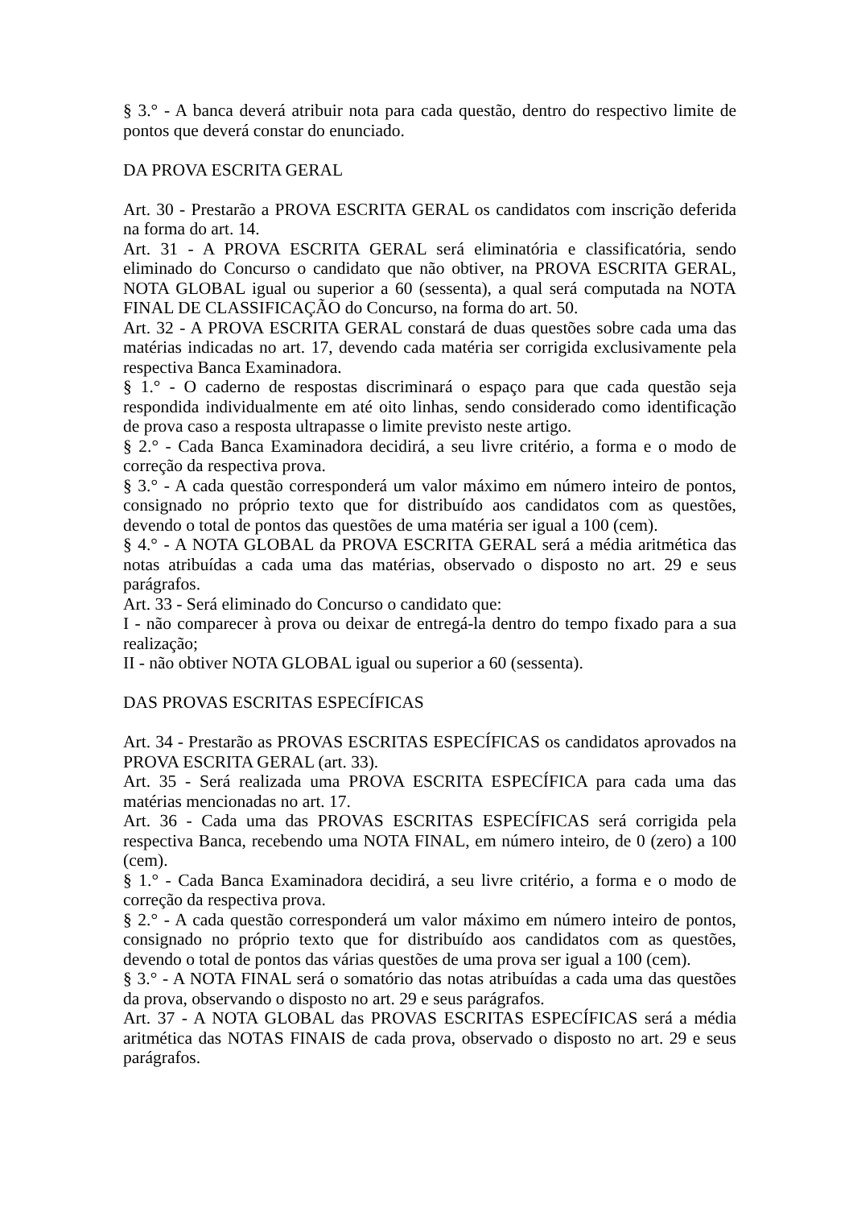§ 3.° - A banca deverá atribuir nota para cada questão, dentro do respectivo limite de pontos que deverá constar do enunciado.
DA PROVA ESCRITA GERAL
Art. 30 - Prestarão a PROVA ESCRITA GERAL os candidatos com inscrição deferida na forma do art. 14.
Art. 31 - A PROVA ESCRITA GERAL será eliminatória e classificatória, sendo eliminado do Concurso o candidato que não obtiver, na PROVA ESCRITA GERAL, NOTA GLOBAL igual ou superior a 60 (sessenta), a qual será computada na NOTA FINAL DE CLASSIFICAÇÃO do Concurso, na forma do art. 50.
Art. 32 - A PROVA ESCRITA GERAL constará de duas questões sobre cada uma das matérias indicadas no art. 17, devendo cada matéria ser corrigida exclusivamente pela respectiva Banca Examinadora.
§ 1.° - O caderno de respostas discriminará o espaço para que cada questão seja respondida individualmente em até oito linhas, sendo considerado como identificação de prova caso a resposta ultrapasse o limite previsto neste artigo.
§ 2.° - Cada Banca Examinadora decidirá, a seu livre critério, a forma e o modo de correção da respectiva prova.
§ 3.° - A cada questão corresponderá um valor máximo em número inteiro de pontos, consignado no próprio texto que for distribuído aos candidatos com as questões, devendo o total de pontos das questões de uma matéria ser igual a 100 (cem).
§ 4.° - A NOTA GLOBAL da PROVA ESCRITA GERAL será a média aritmética das notas atribuídas a cada uma das matérias, observado o disposto no art. 29 e seus parágrafos.
Art. 33 - Será eliminado do Concurso o candidato que:
I - não comparecer à prova ou deixar de entregá-la dentro do tempo fixado para a sua realização;
II - não obtiver NOTA GLOBAL igual ou superior a 60 (sessenta).
DAS PROVAS ESCRITAS ESPECÍFICAS
Art. 34 - Prestarão as PROVAS ESCRITAS ESPECÍFICAS os candidatos aprovados na PROVA ESCRITA GERAL (art. 33).
Art. 35 - Será realizada uma PROVA ESCRITA ESPECÍFICA para cada uma das matérias mencionadas no art. 17.
Art. 36 - Cada uma das PROVAS ESCRITAS ESPECÍFICAS será corrigida pela respectiva Banca, recebendo uma NOTA FINAL, em número inteiro, de 0 (zero) a 100 (cem).
§ 1.° - Cada Banca Examinadora decidirá, a seu livre critério, a forma e o modo de correção da respectiva prova.
§ 2.° - A cada questão corresponderá um valor máximo em número inteiro de pontos, consignado no próprio texto que for distribuído aos candidatos com as questões, devendo o total de pontos das várias questões de uma prova ser igual a 100 (cem).
§ 3.° - A NOTA FINAL será o somatório das notas atribuídas a cada uma das questões da prova, observando o disposto no art. 29 e seus parágrafos.
Art. 37 - A NOTA GLOBAL das PROVAS ESCRITAS ESPECÍFICAS será a média aritmética das NOTAS FINAIS de cada prova, observado o disposto no art. 29 e seus parágrafos.